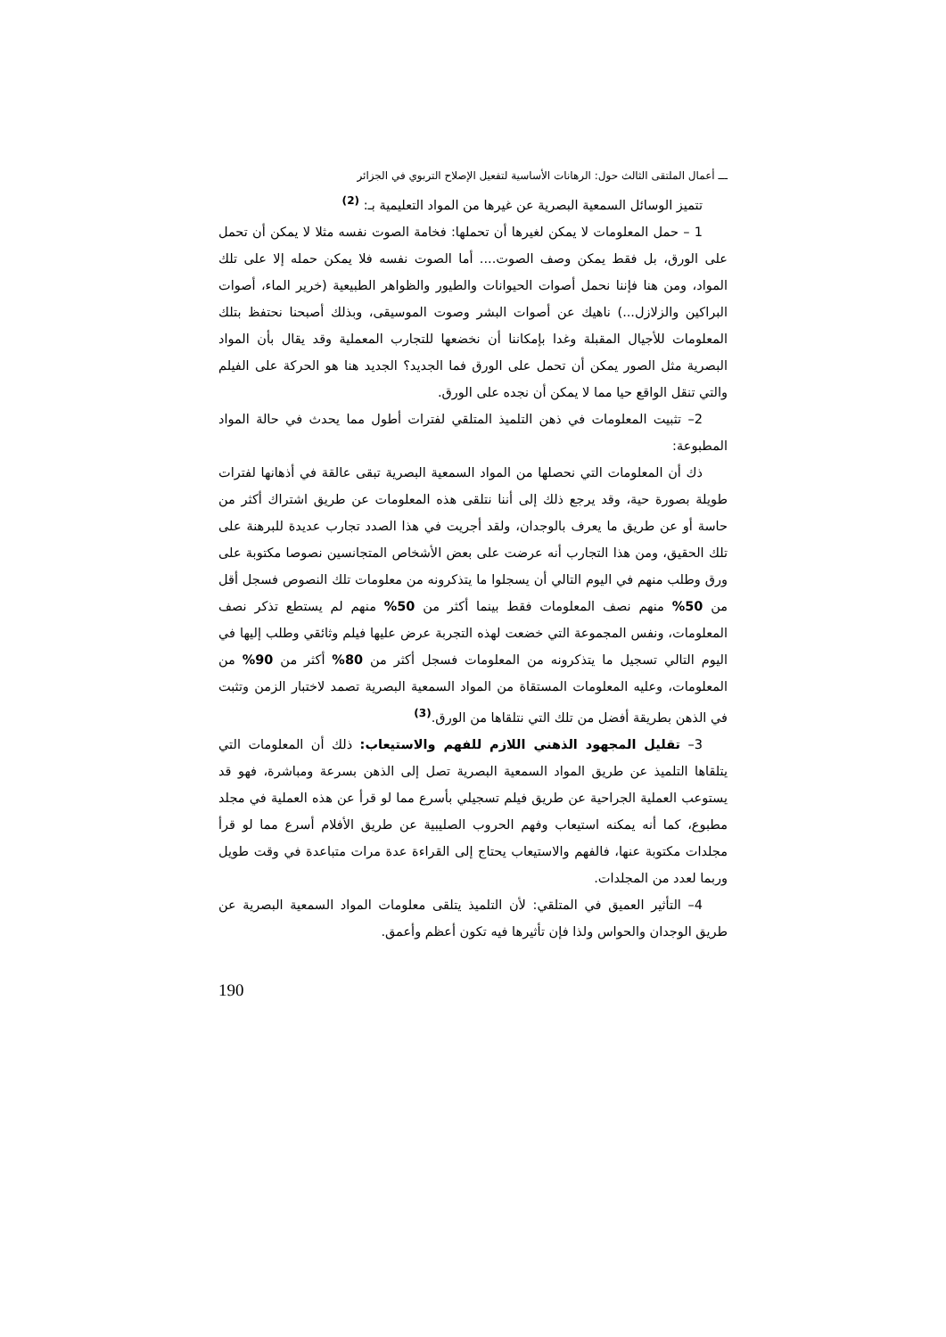ـــ أعمال الملتقى الثالث حول: الرهانات الأساسية لتفعيل الإصلاح التربوي في الجزائر
تتميز الوسائل السمعية البصرية عن غيرها من المواد التعليمية بـ: <sup>(2)</sup>
1 – حمل المعلومات لا يمكن لغيرها أن تحملها: فخامة الصوت نفسه مثلا لا يمكن أن تحمل على الورق، بل فقط يمكن وصف الصوت.... أما الصوت نفسه فلا يمكن حمله إلا على تلك المواد، ومن هنا فإننا نحمل أصوات الحيوانات والطيور والظواهر الطبيعية (خرير الماء، أصوات البراكين والزلازل...) ناهيك عن أصوات البشر وصوت الموسيقى، وبذلك أصبحنا نحتفظ بتلك المعلومات للأجيال المقبلة وغدا بإمكاننا أن نخضعها للتجارب المعملية وقد يقال بأن المواد البصرية مثل الصور يمكن أن تحمل على الورق فما الجديد؟ الجديد هنا هو الحركة على الفيلم والتي تنقل الواقع حيا مما لا يمكن أن نجده على الورق.
2– تثبيت المعلومات في ذهن التلميذ المتلقي لفترات أطول مما يحدث في حالة المواد المطبوعة:
ذك أن المعلومات التي نحصلها من المواد السمعية البصرية تبقى عالقة في أذهانها لفترات طويلة بصورة حية، وقد يرجع ذلك إلى أننا نتلقى هذه المعلومات عن طريق اشتراك أكثر من حاسة أو عن طريق ما يعرف بالوجدان، ولقد أجريت في هذا الصدد تجارب عديدة للبرهنة على تلك الحقيق، ومن هذا التجارب أنه عرضت على بعض الأشخاص المتجانسين نصوصا مكتوبة على ورق وطلب منهم في اليوم التالي أن يسجلوا ما يتذكرونه من معلومات تلك النصوص فسجل أقل من 50% منهم نصف المعلومات فقط بينما أكثر من 50% منهم لم يستطع تذكر نصف المعلومات، ونفس المجموعة التي خضعت لهذه التجربة عرض عليها فيلم وثائقي وطلب إليها في اليوم التالي تسجيل ما يتذكرونه من المعلومات فسجل أكثر من 80% أكثر من 90% من المعلومات، وعليه المعلومات المستقاة من المواد السمعية البصرية تصمد لاختبار الزمن وتثبت في الذهن بطريقة أفضل من تلك التي نتلقاها من الورق.<sup>(3)</sup>
3– تقليل المجهود الذهني اللازم للفهم والاستيعاب: ذلك أن المعلومات التي يتلقاها التلميذ عن طريق المواد السمعية البصرية تصل إلى الذهن بسرعة ومباشرة، فهو قد يستوعب العملية الجراحية عن طريق فيلم تسجيلي بأسرع مما لو قرأ عن هذه العملية في مجلد مطبوع، كما أنه يمكنه استيعاب وفهم الحروب الصليبية عن طريق الأفلام أسرع مما لو قرأ مجلدات مكتوبة عنها، فالفهم والاستيعاب يحتاج إلى القراءة عدة مرات متباعدة في وقت طويل وربما لعدد من المجلدات.
4– التأثير العميق في المتلقي: لأن التلميذ يتلقى معلومات المواد السمعية البصرية عن طريق الوجدان والحواس ولذا فإن تأثيرها فيه تكون أعظم وأعمق.
190